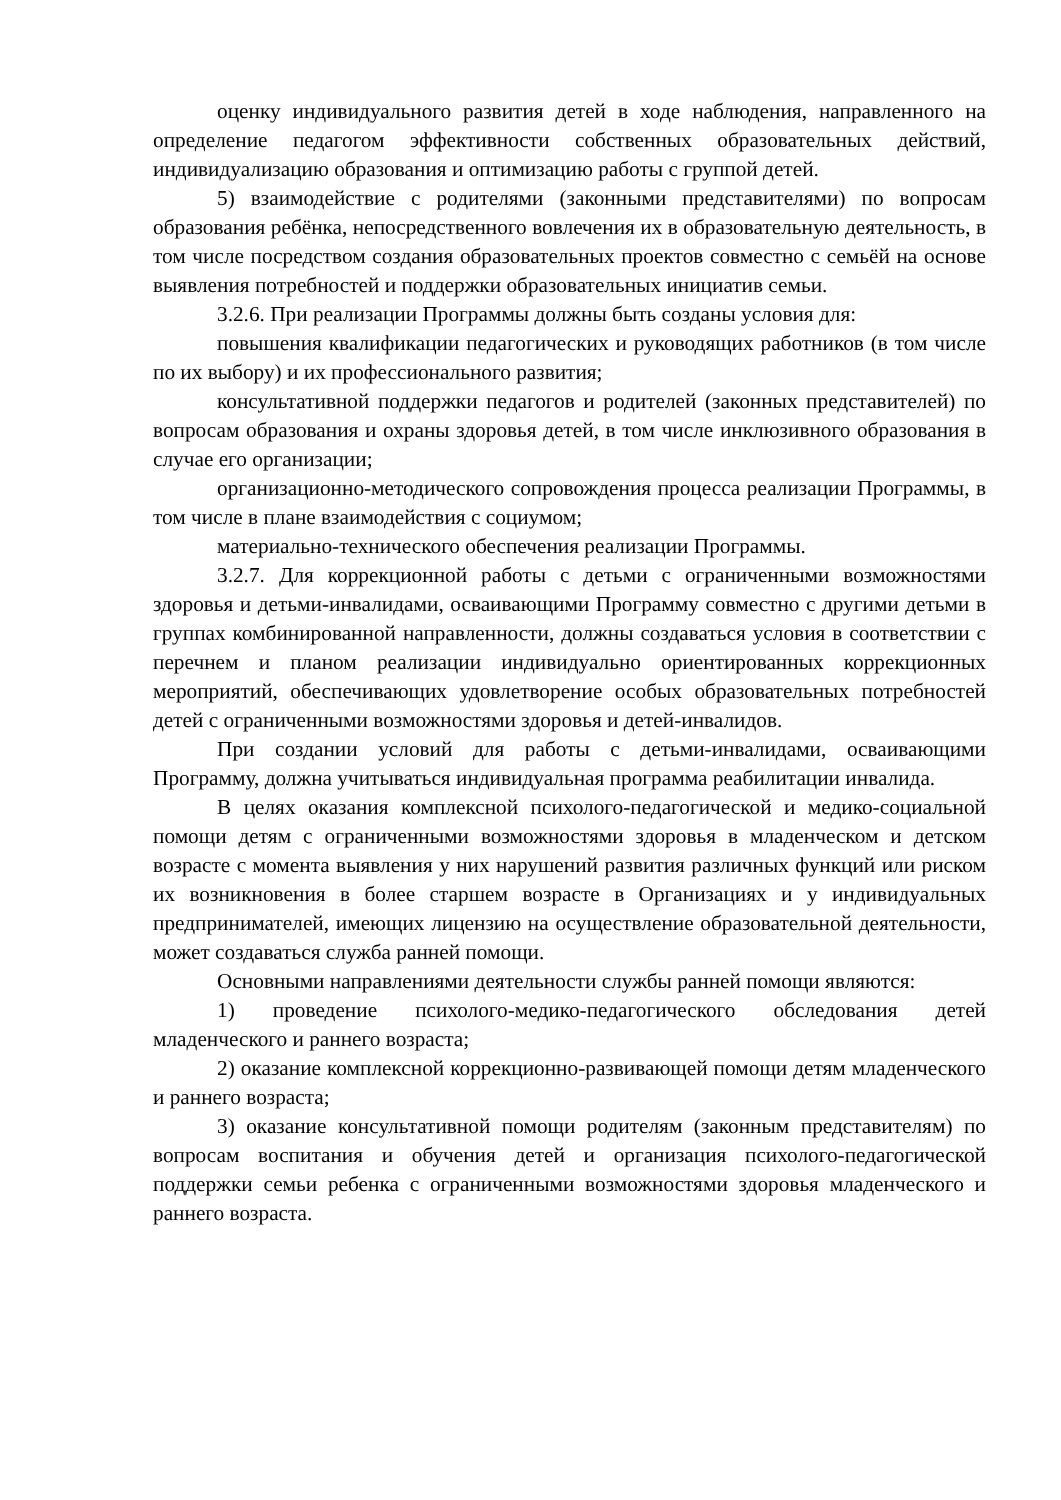оценку индивидуального развития детей в ходе наблюдения, направленного на определение педагогом эффективности собственных образовательных действий, индивидуализацию образования и оптимизацию работы с группой детей.
5) взаимодействие с родителями (законными представителями) по вопросам образования ребёнка, непосредственного вовлечения их в образовательную деятельность, в том числе посредством создания образовательных проектов совместно с семьёй на основе выявления потребностей и поддержки образовательных инициатив семьи.
3.2.6. При реализации Программы должны быть созданы условия для:
повышения квалификации педагогических и руководящих работников (в том числе по их выбору) и их профессионального развития;
консультативной поддержки педагогов и родителей (законных представителей) по вопросам образования и охраны здоровья детей, в том числе инклюзивного образования в случае его организации;
организационно-методического сопровождения процесса реализации Программы, в том числе в плане взаимодействия с социумом;
материально-технического обеспечения реализации Программы.
3.2.7. Для коррекционной работы с детьми с ограниченными возможностями здоровья и детьми-инвалидами, осваивающими Программу совместно с другими детьми в группах комбинированной направленности, должны создаваться условия в соответствии с перечнем и планом реализации индивидуально ориентированных коррекционных мероприятий, обеспечивающих удовлетворение особых образовательных потребностей детей с ограниченными возможностями здоровья и детей-инвалидов.
При создании условий для работы с детьми-инвалидами, осваивающими Программу, должна учитываться индивидуальная программа реабилитации инвалида.
В целях оказания комплексной психолого-педагогической и медико-социальной помощи детям с ограниченными возможностями здоровья в младенческом и детском возрасте с момента выявления у них нарушений развития различных функций или риском их возникновения в более старшем возрасте в Организациях и у индивидуальных предпринимателей, имеющих лицензию на осуществление образовательной деятельности, может создаваться служба ранней помощи.
Основными направлениями деятельности службы ранней помощи являются:
1) проведение психолого-медико-педагогического обследования детей младенческого и раннего возраста;
2) оказание комплексной коррекционно-развивающей помощи детям младенческого и раннего возраста;
3) оказание консультативной помощи родителям (законным представителям) по вопросам воспитания и обучения детей и организация психолого-педагогической поддержки семьи ребенка с ограниченными возможностями здоровья младенческого и раннего возраста.